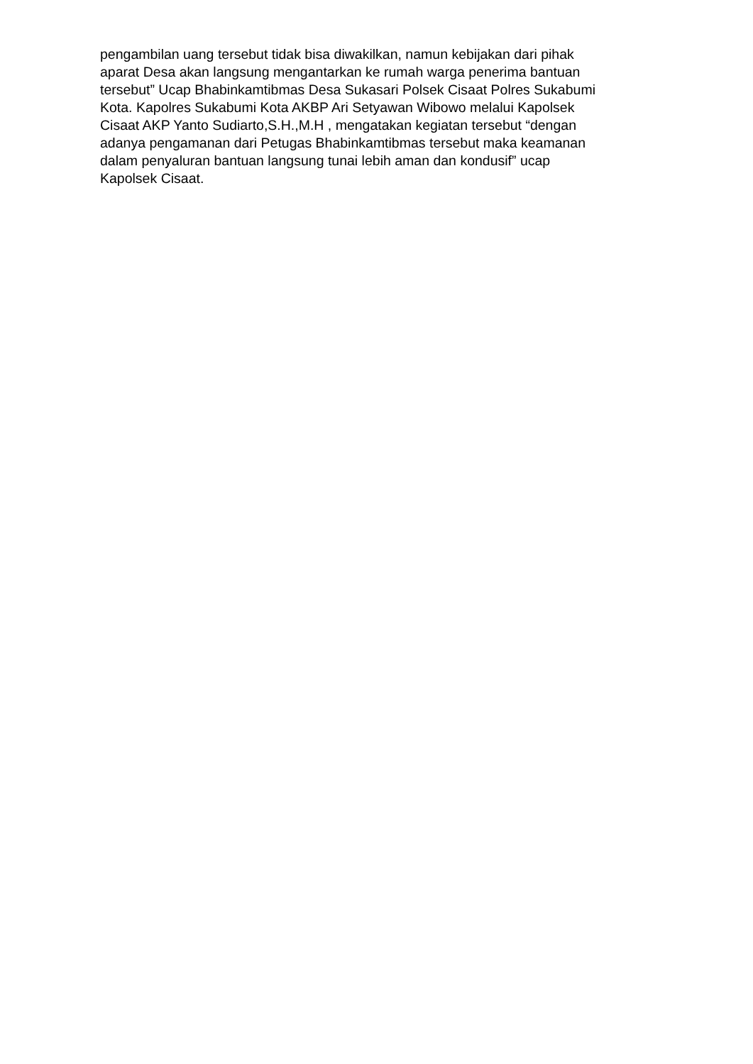pengambilan uang tersebut tidak bisa diwakilkan, namun kebijakan dari pihak aparat Desa akan langsung mengantarkan ke rumah warga penerima bantuan tersebut” Ucap Bhabinkamtibmas Desa Sukasari Polsek Cisaat Polres Sukabumi Kota. Kapolres Sukabumi Kota AKBP Ari Setyawan Wibowo melalui Kapolsek Cisaat AKP Yanto Sudiarto,S.H.,M.H , mengatakan kegiatan tersebut “dengan adanya pengamanan dari Petugas Bhabinkamtibmas tersebut maka keamanan dalam penyaluran bantuan langsung tunai lebih aman dan kondusif” ucap Kapolsek Cisaat.